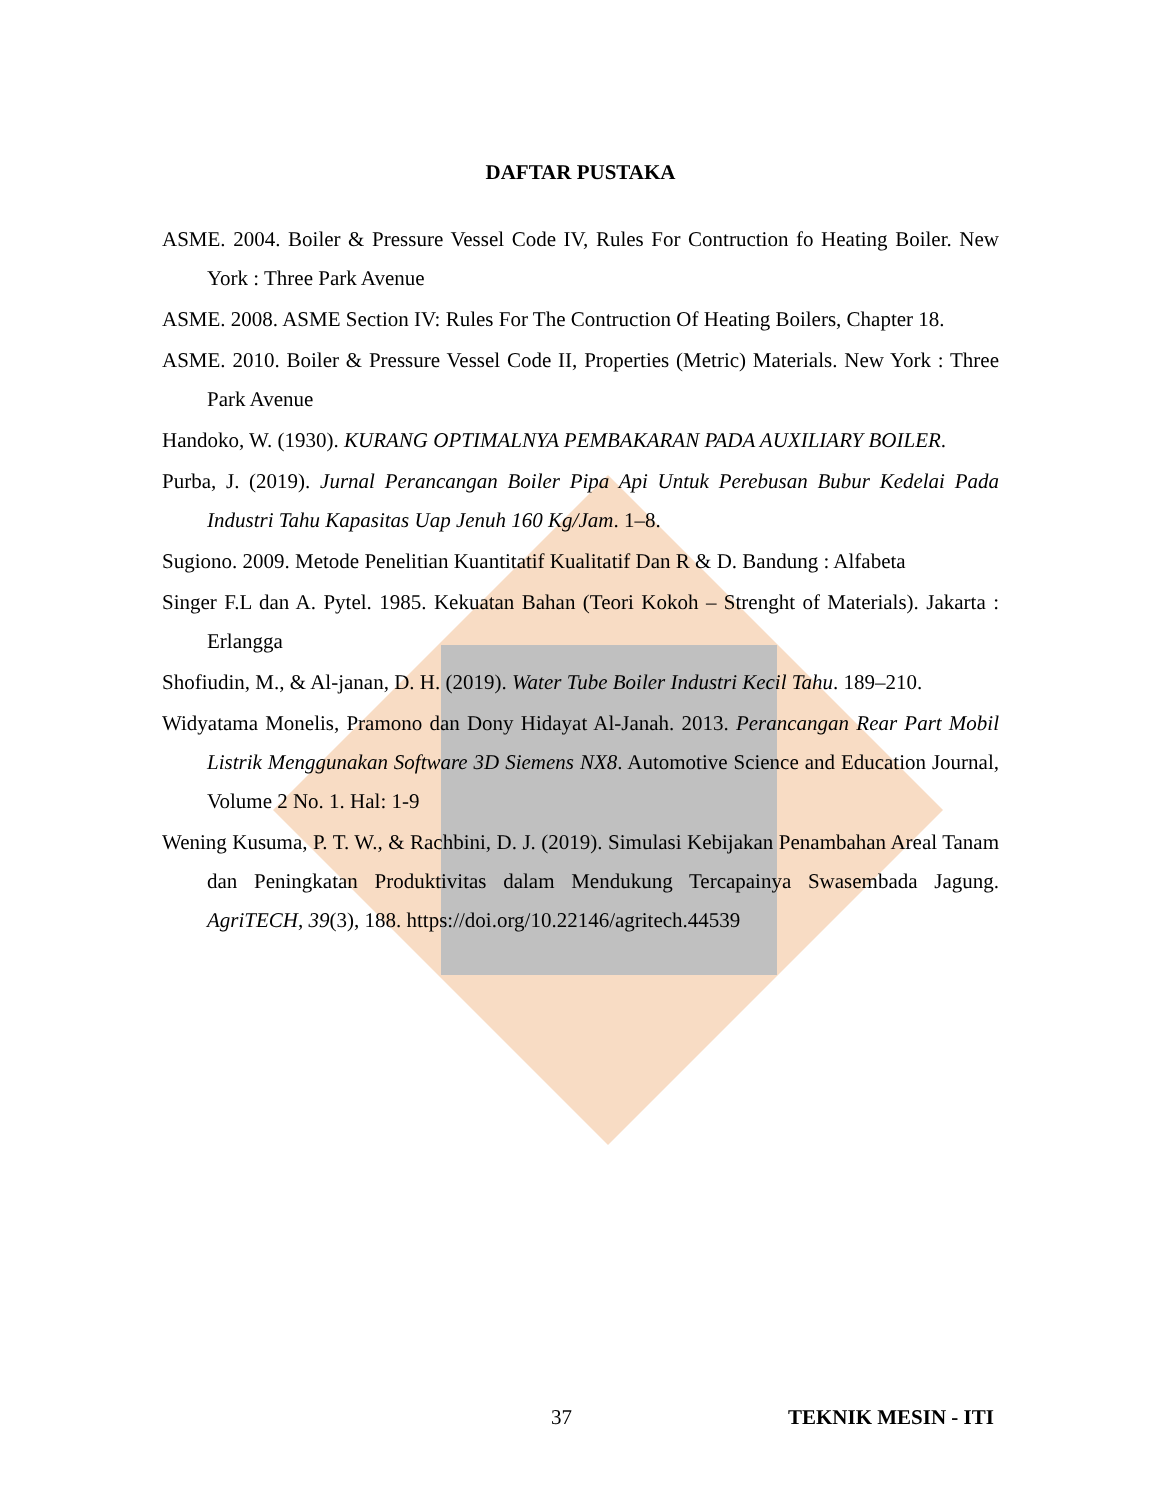DAFTAR PUSTAKA
ASME. 2004. Boiler & Pressure Vessel Code IV, Rules For Contruction fo Heating Boiler. New York : Three Park Avenue
ASME. 2008. ASME Section IV: Rules For The Contruction Of Heating Boilers, Chapter 18.
ASME. 2010. Boiler & Pressure Vessel Code II, Properties (Metric) Materials. New York : Three Park Avenue
Handoko, W. (1930). KURANG OPTIMALNYA PEMBAKARAN PADA AUXILIARY BOILER.
Purba, J. (2019). Jurnal Perancangan Boiler Pipa Api Untuk Perebusan Bubur Kedelai Pada Industri Tahu Kapasitas Uap Jenuh 160 Kg/Jam. 1–8.
Sugiono. 2009. Metode Penelitian Kuantitatif Kualitatif Dan R & D. Bandung : Alfabeta
Singer F.L dan A. Pytel. 1985. Kekuatan Bahan (Teori Kokoh – Strenght of Materials). Jakarta : Erlangga
Shofiudin, M., & Al-janan, D. H. (2019). Water Tube Boiler Industri Kecil Tahu. 189–210.
Widyatama Monelis, Pramono dan Dony Hidayat Al-Janah. 2013. Perancangan Rear Part Mobil Listrik Menggunakan Software 3D Siemens NX8. Automotive Science and Education Journal, Volume 2 No. 1. Hal: 1-9
Wening Kusuma, P. T. W., & Rachbini, D. J. (2019). Simulasi Kebijakan Penambahan Areal Tanam dan Peningkatan Produktivitas dalam Mendukung Tercapainya Swasembada Jagung. AgriTECH, 39(3), 188. https://doi.org/10.22146/agritech.44539
37 TEKNIK MESIN - ITI